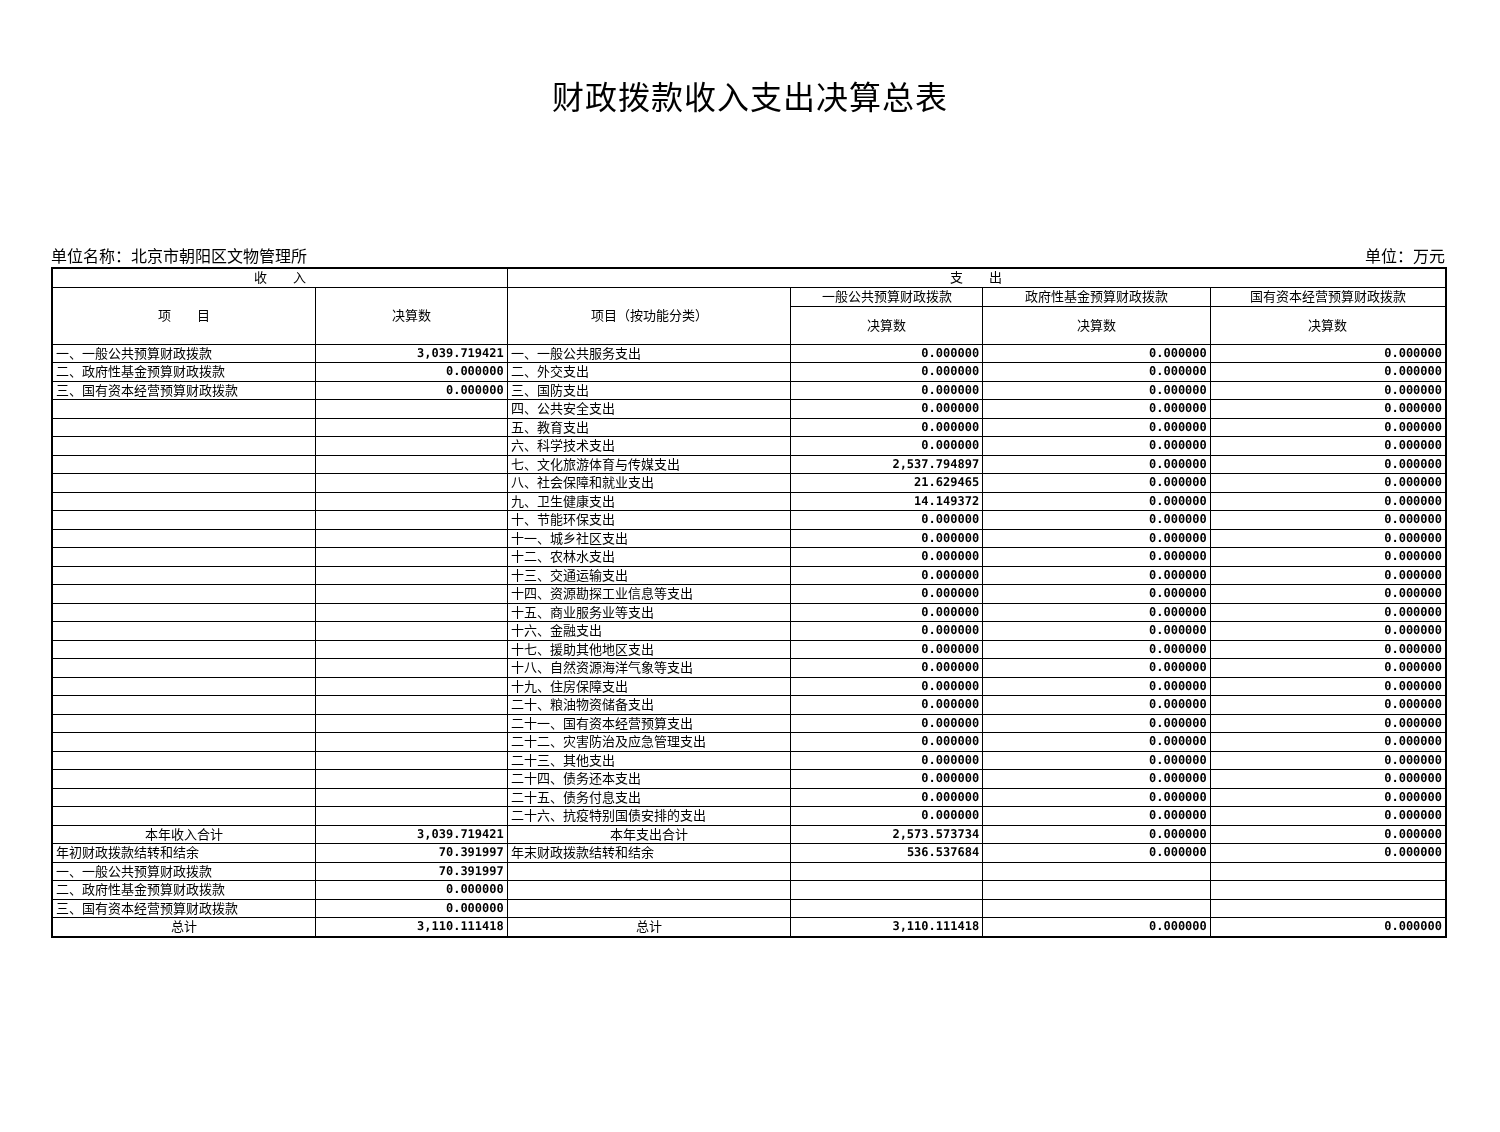财政拨款收入支出决算总表
单位名称：北京市朝阳区文物管理所 单位：万元
| 收 入 | | 支 出 | | | |
| --- | --- | --- | --- | --- | --- |
| 项 目 | 决算数 | 项目（按功能分类） | 一般公共预算财政拨款 | 政府性基金预算财政拨款 | 国有资本经营预算财政拨款 |
| | | | 决算数 | 决算数 | 决算数 |
| 一、一般公共预算财政拨款 | 3,039.719421 | 一、一般公共服务支出 | 0.000000 | 0.000000 | 0.000000 |
| 二、政府性基金预算财政拨款 | 0.000000 | 二、外交支出 | 0.000000 | 0.000000 | 0.000000 |
| 三、国有资本经营预算财政拨款 | 0.000000 | 三、国防支出 | 0.000000 | 0.000000 | 0.000000 |
| | | 四、公共安全支出 | 0.000000 | 0.000000 | 0.000000 |
| | | 五、教育支出 | 0.000000 | 0.000000 | 0.000000 |
| | | 六、科学技术支出 | 0.000000 | 0.000000 | 0.000000 |
| | | 七、文化旅游体育与传媒支出 | 2,537.794897 | 0.000000 | 0.000000 |
| | | 八、社会保障和就业支出 | 21.629465 | 0.000000 | 0.000000 |
| | | 九、卫生健康支出 | 14.149372 | 0.000000 | 0.000000 |
| | | 十、节能环保支出 | 0.000000 | 0.000000 | 0.000000 |
| | | 十一、城乡社区支出 | 0.000000 | 0.000000 | 0.000000 |
| | | 十二、农林水支出 | 0.000000 | 0.000000 | 0.000000 |
| | | 十三、交通运输支出 | 0.000000 | 0.000000 | 0.000000 |
| | | 十四、资源勘探工业信息等支出 | 0.000000 | 0.000000 | 0.000000 |
| | | 十五、商业服务业等支出 | 0.000000 | 0.000000 | 0.000000 |
| | | 十六、金融支出 | 0.000000 | 0.000000 | 0.000000 |
| | | 十七、援助其他地区支出 | 0.000000 | 0.000000 | 0.000000 |
| | | 十八、自然资源海洋气象等支出 | 0.000000 | 0.000000 | 0.000000 |
| | | 十九、住房保障支出 | 0.000000 | 0.000000 | 0.000000 |
| | | 二十、粮油物资储备支出 | 0.000000 | 0.000000 | 0.000000 |
| | | 二十一、国有资本经营预算支出 | 0.000000 | 0.000000 | 0.000000 |
| | | 二十二、灾害防治及应急管理支出 | 0.000000 | 0.000000 | 0.000000 |
| | | 二十三、其他支出 | 0.000000 | 0.000000 | 0.000000 |
| | | 二十四、债务还本支出 | 0.000000 | 0.000000 | 0.000000 |
| | | 二十五、债务付息支出 | 0.000000 | 0.000000 | 0.000000 |
| | | 二十六、抗疫特别国债安排的支出 | 0.000000 | 0.000000 | 0.000000 |
| 本年收入合计 | 3,039.719421 | 本年支出合计 | 2,573.573734 | 0.000000 | 0.000000 |
| 年初财政拨款结转和结余 | 70.391997 | 年末财政拨款结转和结余 | 536.537684 | 0.000000 | 0.000000 |
| 一、一般公共预算财政拨款 | 70.391997 | | | | |
| 二、政府性基金预算财政拨款 | 0.000000 | | | | |
| 三、国有资本经营预算财政拨款 | 0.000000 | | | | |
| 总计 | 3,110.111418 | 总计 | 3,110.111418 | 0.000000 | 0.000000 |